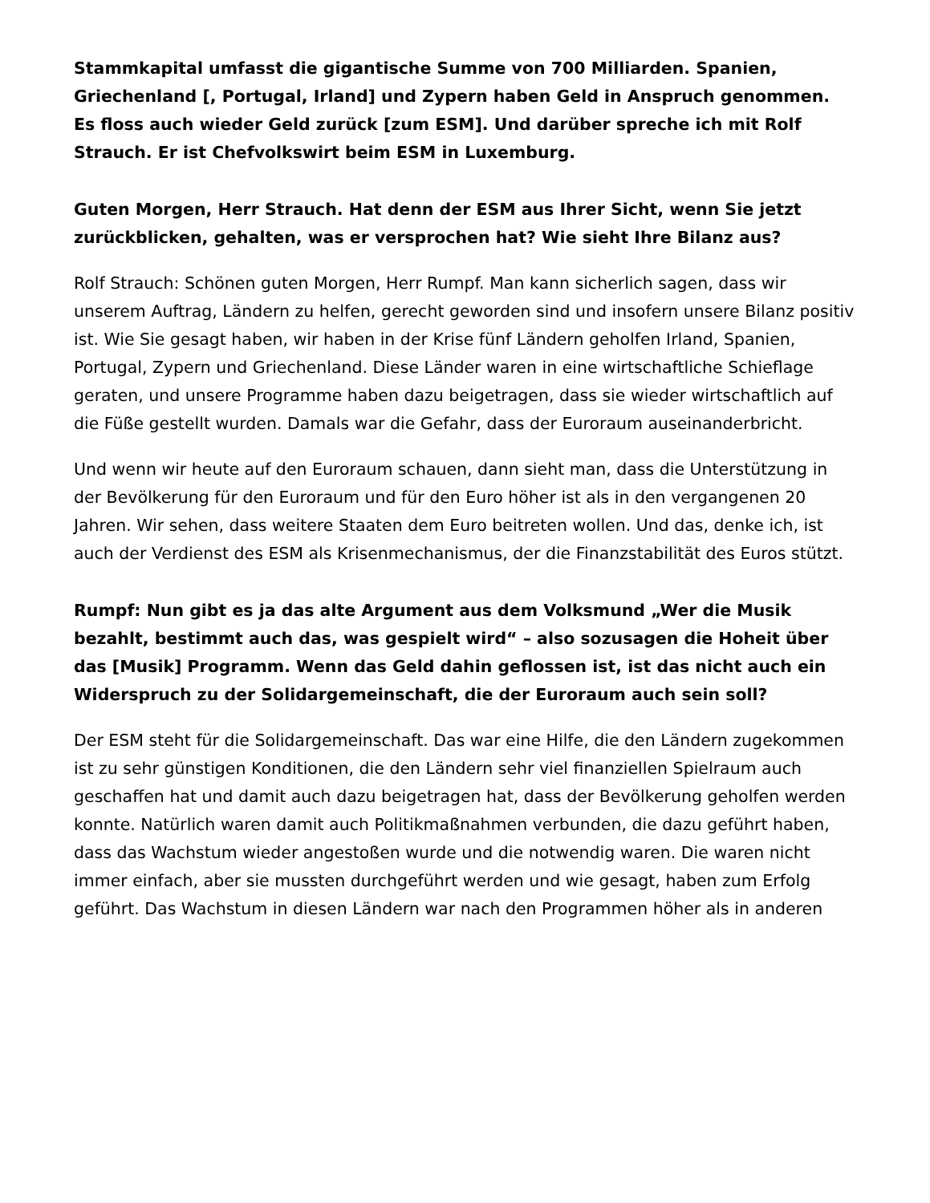Stammkapital umfasst die gigantische Summe von 700 Milliarden. Spanien, Griechenland [, Portugal, Irland] und Zypern haben Geld in Anspruch genommen. Es floss auch wieder Geld zurück [zum ESM]. Und darüber spreche ich mit Rolf Strauch. Er ist Chefvolkswirt beim ESM in Luxemburg.
Guten Morgen, Herr Strauch. Hat denn der ESM aus Ihrer Sicht, wenn Sie jetzt zurückblicken, gehalten, was er versprochen hat? Wie sieht Ihre Bilanz aus?
Rolf Strauch: Schönen guten Morgen, Herr Rumpf. Man kann sicherlich sagen, dass wir unserem Auftrag, Ländern zu helfen, gerecht geworden sind und insofern unsere Bilanz positiv ist. Wie Sie gesagt haben, wir haben in der Krise fünf Ländern geholfen Irland, Spanien, Portugal, Zypern und Griechenland. Diese Länder waren in eine wirtschaftliche Schieflage geraten, und unsere Programme haben dazu beigetragen, dass sie wieder wirtschaftlich auf die Füße gestellt wurden. Damals war die Gefahr, dass der Euroraum auseinanderbricht.
Und wenn wir heute auf den Euroraum schauen, dann sieht man, dass die Unterstützung in der Bevölkerung für den Euroraum und für den Euro höher ist als in den vergangenen 20 Jahren. Wir sehen, dass weitere Staaten dem Euro beitreten wollen. Und das, denke ich, ist auch der Verdienst des ESM als Krisenmechanismus, der die Finanzstabilität des Euros stützt.
Rumpf: Nun gibt es ja das alte Argument aus dem Volksmund „Wer die Musik bezahlt, bestimmt auch das, was gespielt wird“ – also sozusagen die Hoheit über das [Musik] Programm. Wenn das Geld dahin geflossen ist, ist das nicht auch ein Widerspruch zu der Solidargemeinschaft, die der Euroraum auch sein soll?
Der ESM steht für die Solidargemeinschaft. Das war eine Hilfe, die den Ländern zugekommen ist zu sehr günstigen Konditionen, die den Ländern sehr viel finanziellen Spielraum auch geschaffen hat und damit auch dazu beigetragen hat, dass der Bevölkerung geholfen werden konnte. Natürlich waren damit auch Politikmaßnahmen verbunden, die dazu geführt haben, dass das Wachstum wieder angestoßen wurde und die notwendig waren. Die waren nicht immer einfach, aber sie mussten durchgeführt werden und wie gesagt, haben zum Erfolg geführt. Das Wachstum in diesen Ländern war nach den Programmen höher als in anderen